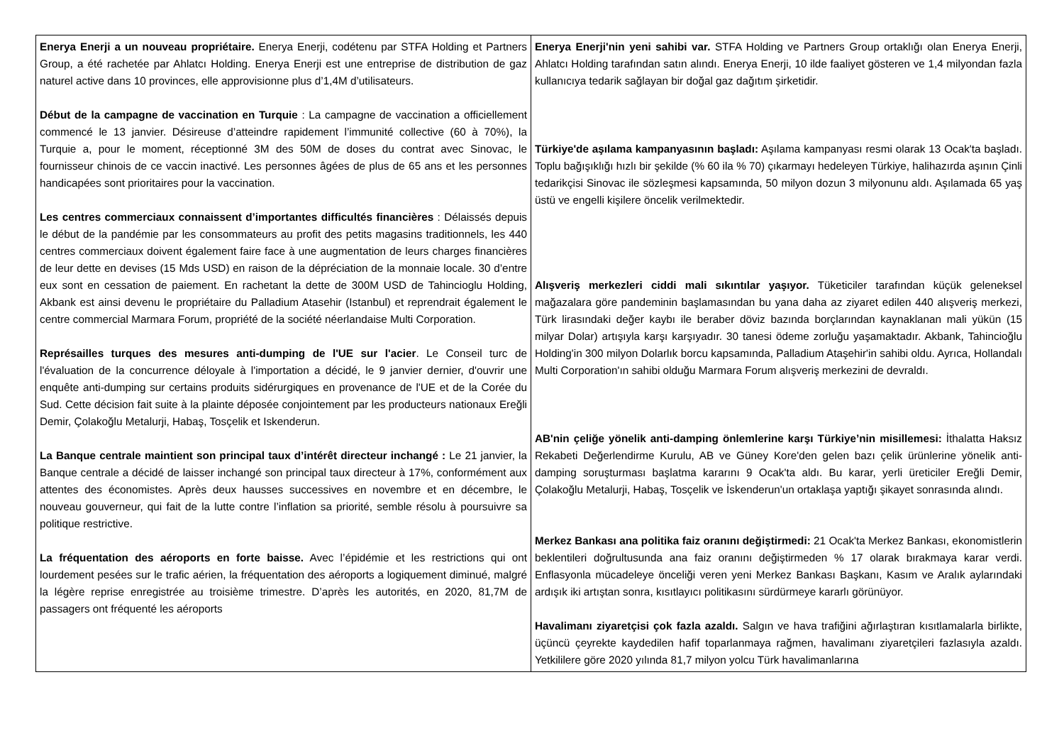| Enerya Enerji a un nouveau propriétaire. Enerya Enerji, codétenu par STFA Holding et Partners Group, a été rachetée par Ahlatcı Holding. Enerya Enerji est une entreprise de distribution de gaz naturel active dans 10 provinces, elle approvisionne plus d’1,4M d’utilisateurs. Début de la campagne de vaccination en Turquie : La campagne de vaccination a officiellement commencé le 13 janvier. Désireuse d’atteindre rapidement l’immunité collective (60 à 70%), la Turquie a, pour le moment, réceptionné 3M des 50M de doses du contrat avec Sinovac, le fournisseur chinois de ce vaccin inactivé. Les personnes âgées de plus de 65 ans et les personnes handicapées sont prioritaires pour la vaccination. Les centres commerciaux connaissent d’importantes difficultés financières : Délaissés depuis le début de la pandémie par les consommateurs au profit des petits magasins traditionnels, les 440 centres commerciaux doivent également faire face à une augmentation de leurs charges financières de leur dette en devises (15 Mds USD) en raison de la dépréciation de la monnaie locale. 30 d’entre eux sont en cessation de paiement. En rachetant la dette de 300M USD de Tahincioglu Holding, Akbank est ainsi devenu le propriétaire du Palladium Atasehir (Istanbul) et reprendrait également le centre commercial Marmara Forum, propriété de la société néerlandaise Multi Corporation. Représailles turques des mesures anti-dumping de l'UE sur l'acier . Le Conseil turc de l'évaluation de la concurrence déloyale à l'importation a décidé, le 9 janvier dernier, d'ouvrir une enquête anti-dumping sur certains produits sidérurgiques en provenance de l'UE et de la Corée du Sud. Cette décision fait suite à la plainte déposée conjointement par les producteurs nationaux Ereğli Demir, Çolakoğlu Metalurji, Habaş, Tosçelik et Iskenderun. La Banque centrale maintient son principal taux d’intérêt directeur inchangé : Le 21 janvier, la Banque centrale a décidé de laisser inchangé son principal taux directeur à 17%, conformément aux attentes des économistes. Après deux hausses successives en novembre et en décembre, le nouveau gouverneur, qui fait de la lutte contre l’inflation sa priorité, semble résolu à poursuivre sa politique restrictive. La fréquentation des aéroports en forte baisse. Avec l’épidémie et les restrictions qui ont lourdement pesées sur le trafic aérien, la fréquentation des aéroports a logiquement diminué, malgré la légère reprise enregistrée au troisième trimestre. D’après les autorités, en 2020, 81,7M de passagers ont fréquenté les aéroports | Enerya Enerji'nin yeni sahibi var. STFA Holding ve Partners Group ortaklığı olan Enerya Enerji, Ahlatcı Holding tarafından satın alındı. Enerya Enerji, 10 ilde faaliyet gösteren ve 1,4 milyondan fazla kullanıcıya tedarik sağlayan bir doğal gaz dağıtım şirketidir. Türkiye'de aşılama kampanyasının başladı: Aşılama kampanyası resmi olarak 13 Ocak'ta başladı. Toplu bağışıklığı hızlı bir şekilde (% 60 ila % 70) çıkarmayı hedeleyen Türkiye, halihazırda aşının Çinli tedarikçisi Sinovac ile sözleşmesi kapsamında, 50 milyon dozun 3 milyonunu aldı. Aşılamada 65 yaş üstü ve engelli kişilere öncelik verilmektedir. Alışveriş merkezleri ciddi mali sıkıntılar yaşıyor. Tüketiciler tarafından küçük geleneksel mağazalara göre pandeminin başlamasından bu yana daha az ziyaret edilen 440 alışveriş merkezi, Türk lirasındaki değer kaybı ile beraber döviz bazında borçlarından kaynaklanan mali yükün (15 milyar Dolar) artışıyla karşı karşıyadır. 30 tanesi ödeme zorluğu yaşamaktadır. Akbank, Tahincioğlu Holding'in 300 milyon Dolarlık borcu kapsamında, Palladium Ataşehir'in sahibi oldu. Ayrıca, Hollandalı Multi Corporation'ın sahibi olduğu Marmara Forum alışveriş merkezini de devraldı. AB'nin çeliğe yönelik anti-damping önlemlerine karşı Türkiye’nin misillemesi: İthalatta Haksız Rekabeti Değerlendirme Kurulu, AB ve Güney Kore'den gelen bazı çelik ürünlerine yönelik anti-damping soruşturması başlatma kararını 9 Ocak'ta aldı. Bu karar, yerli üreticiler Ereğli Demir, Çolakoğlu Metalurji, Habaş, Tosçelik ve İskenderun'un ortaklaşa yaptığı şikayet sonrasında alındı. Merkez Bankası ana politika faiz oranını değiştirmedi: 21 Ocak'ta Merkez Bankası, ekonomistlerin beklentileri doğrultusunda ana faiz oranını değiştirmeden % 17 olarak bırakmaya karar verdi. Enflasyonla mücadeleye önceliği veren yeni Merkez Bankası Başkanı, Kasım ve Aralık aylarındaki ardışık iki artıştan sonra, kısıtlayıcı politikasını sürdürmeye kararlı görünüyor. Havalimanı ziyaretçisi çok fazla azaldı. Salgın ve hava trafiğini ağırlaştıran kısıtlamalarla birlikte, üçüncü çeyrekte kaydedilen hafif toparlanmaya rağmen, havalimanı ziyaretçileri fazlasıyla azaldı. Yetkililere göre 2020 yılında 81,7 milyon yolcu Türk havalimanlarına |